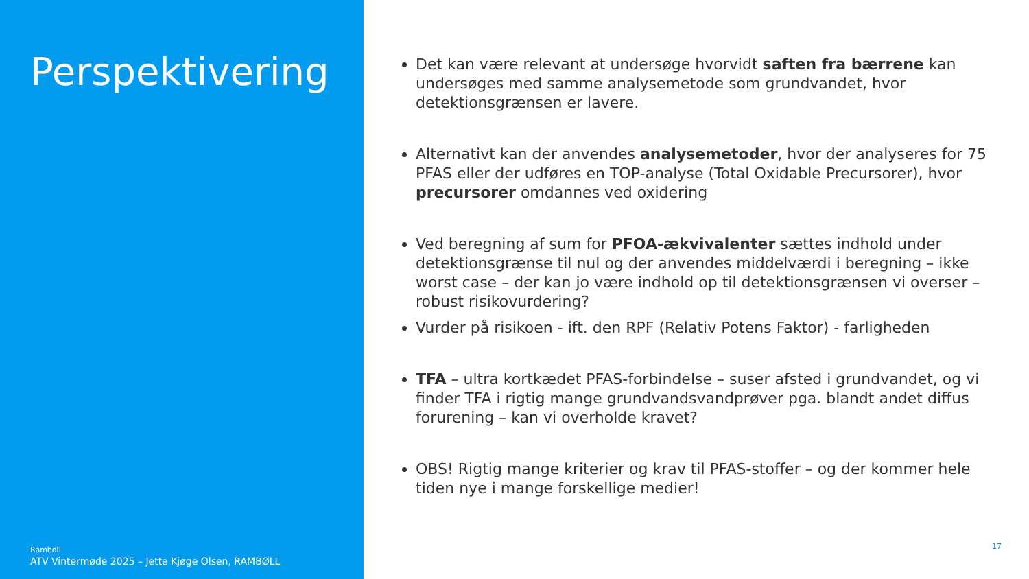Perspektivering
Ramboll
ATV Vintermøde 2025 – Jette Kjøge Olsen, RAMBØLL
Det kan være relevant at undersøge hvorvidt saften fra bærrene kan undersøges med samme analysemetode som grundvandet, hvor detektionsgrænsen er lavere.
Alternativt kan der anvendes analysemetoder, hvor der analyseres for 75 PFAS eller der udføres en TOP-analyse (Total Oxidable Precursorer), hvor precursorer omdannes ved oxidering
Ved beregning af sum for PFOA-ækvivalenter sættes indhold under detektionsgrænse til nul og der anvendes middelværdi i beregning – ikke worst case – der kan jo være indhold op til detektionsgrænsen vi overser – robust risikovurdering?
Vurder på risikoen - ift. den RPF (Relativ Potens Faktor) - farligheden
​TFA – ultra kortkædet PFAS-forbindelse – suser afsted i grundvandet, og vi finder TFA i rigtig mange grundvandsvandprøver pga. blandt andet diffus forurening – kan vi overholde kravet?
OBS! Rigtig mange kriterier og krav til PFAS-stoffer – og der kommer hele tiden nye i mange forskellige medier!
17